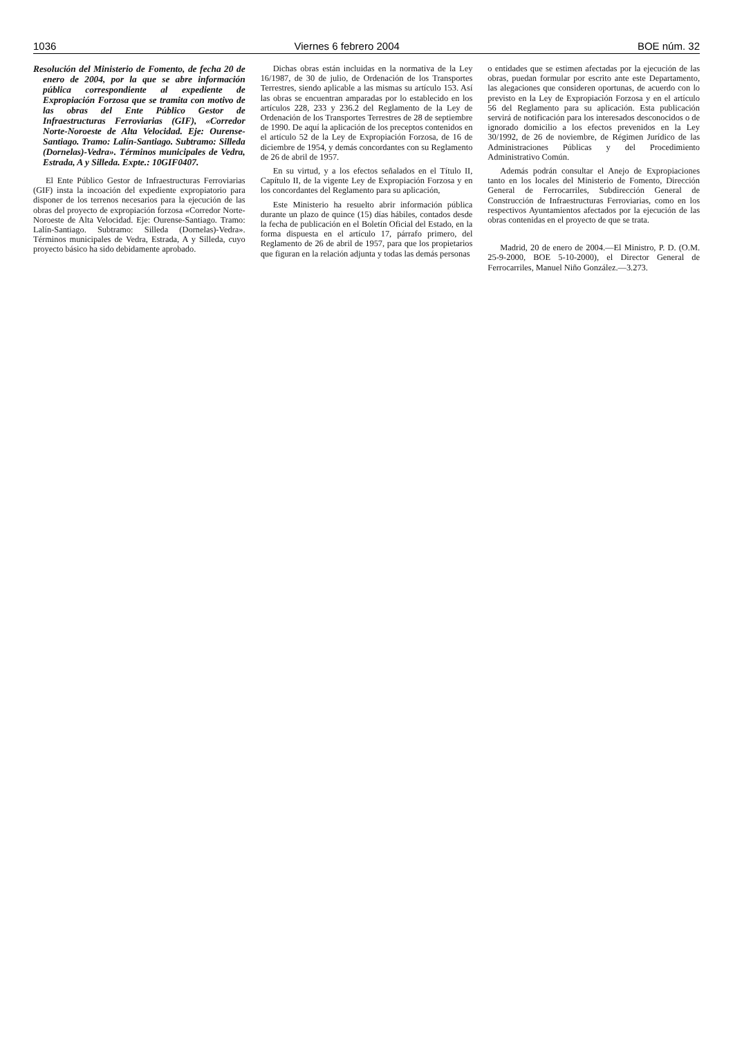1036 Viernes 6 febrero 2004 BOE núm. 32
Resolución del Ministerio de Fomento, de fecha 20 de enero de 2004, por la que se abre información pública correspondiente al expediente de Expropiación Forzosa que se tramita con motivo de las obras del Ente Público Gestor de Infraestructuras Ferroviarias (GIF), «Corredor Norte-Noroeste de Alta Velocidad. Eje: Ourense-Santiago. Tramo: Lalín-Santiago. Subtramo: Silleda (Dornelas)-Vedra». Términos municipales de Vedra, Estrada, A y Silleda. Expte.: 10GIF0407.
El Ente Público Gestor de Infraestructuras Ferroviarias (GIF) insta la incoación del expediente expropiatorio para disponer de los terrenos necesarios para la ejecución de las obras del proyecto de expropiación forzosa «Corredor Norte-Noroeste de Alta Velocidad. Eje: Ourense-Santiago. Tramo: Lalín-Santiago. Subtramo: Silleda (Dornelas)-Vedra». Términos municipales de Vedra, Estrada, A y Silleda, cuyo proyecto básico ha sido debidamente aprobado.
Dichas obras están incluidas en la normativa de la Ley 16/1987, de 30 de julio, de Ordenación de los Transportes Terrestres, siendo aplicable a las mismas su artículo 153. Así las obras se encuentran amparadas por lo establecido en los artículos 228, 233 y 236.2 del Reglamento de la Ley de Ordenación de los Transportes Terrestres de 28 de septiembre de 1990. De aquí la aplicación de los preceptos contenidos en el artículo 52 de la Ley de Expropiación Forzosa, de 16 de diciembre de 1954, y demás concordantes con su Reglamento de 26 de abril de 1957.
En su virtud, y a los efectos señalados en el Título II, Capítulo II, de la vigente Ley de Expropiación Forzosa y en los concordantes del Reglamento para su aplicación,
Este Ministerio ha resuelto abrir información pública durante un plazo de quince (15) días hábiles, contados desde la fecha de publicación en el Boletín Oficial del Estado, en la forma dispuesta en el artículo 17, párrafo primero, del Reglamento de 26 de abril de 1957, para que los propietarios que figuran en la relación adjunta y todas las demás personas
o entidades que se estimen afectadas por la ejecución de las obras, puedan formular por escrito ante este Departamento, las alegaciones que consideren oportunas, de acuerdo con lo previsto en la Ley de Expropiación Forzosa y en el artículo 56 del Reglamento para su aplicación. Esta publicación servirá de notificación para los interesados desconocidos o de ignorado domicilio a los efectos prevenidos en la Ley 30/1992, de 26 de noviembre, de Régimen Jurídico de las Administraciones Públicas y del Procedimiento Administrativo Común.
Además podrán consultar el Anejo de Expropiaciones tanto en los locales del Ministerio de Fomento, Dirección General de Ferrocarriles, Subdirección General de Construcción de Infraestructuras Ferroviarias, como en los respectivos Ayuntamientos afectados por la ejecución de las obras contenidas en el proyecto de que se trata.
Madrid, 20 de enero de 2004.—El Ministro, P. D. (O.M. 25-9-2000, BOE 5-10-2000), el Director General de Ferrocarriles, Manuel Niño González.—3.273.